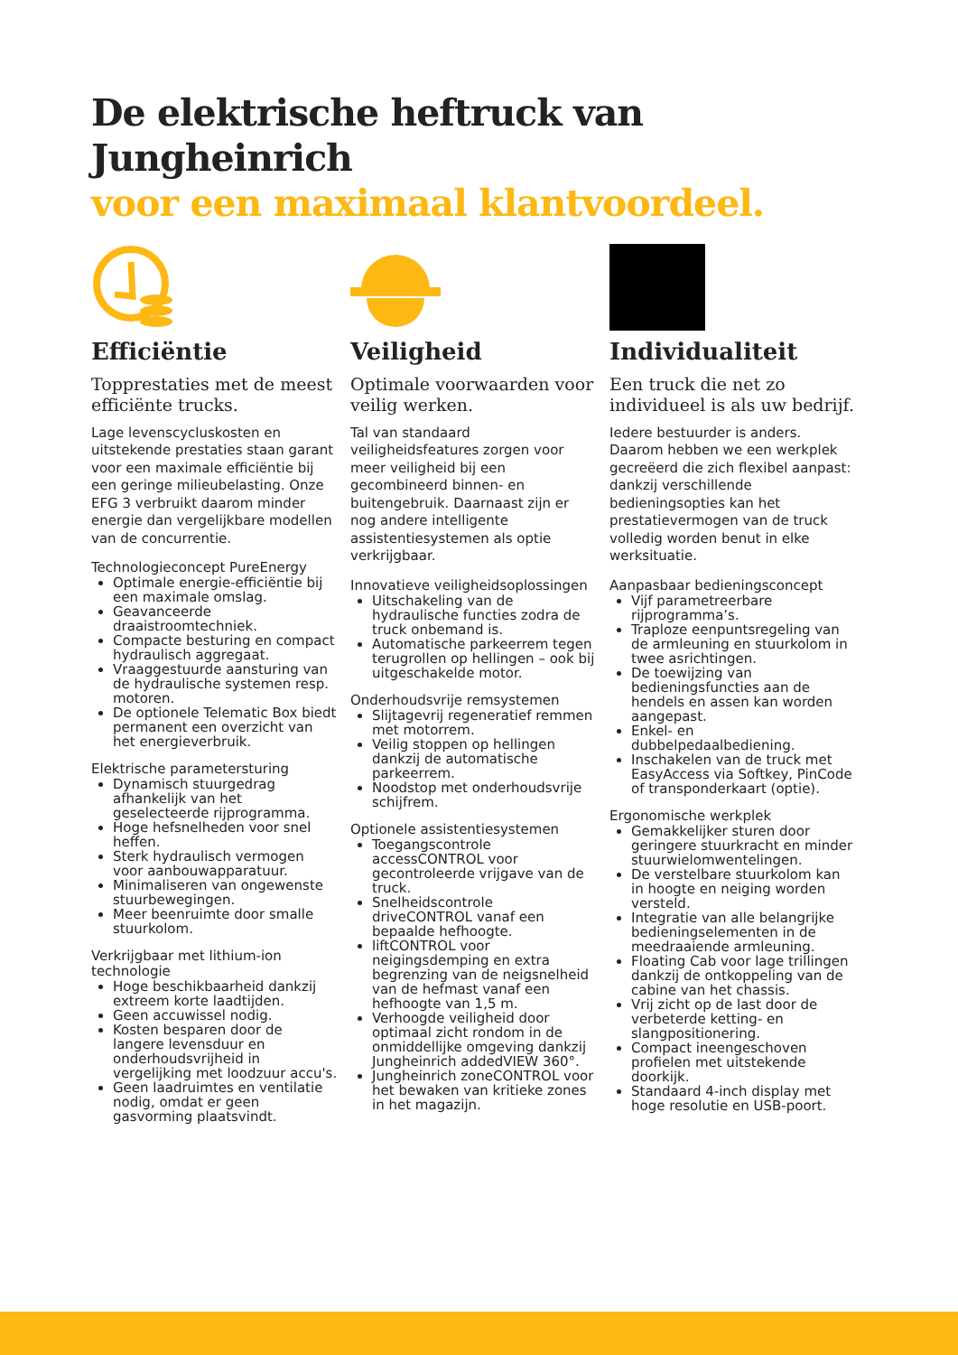De elektrische heftruck van Jungheinrich
voor een maximaal klantvoordeel.
Efficiëntie
Topprestaties met de meest efficiënte trucks.
Lage levenscycluskosten en uitstekende prestaties staan garant voor een maximale efficiëntie bij een geringe milieubelasting. Onze EFG 3 verbruikt daarom minder energie dan vergelijkbare modellen van de concurrentie.
Technologieconcept PureEnergy
Optimale energie-efficiëntie bij een maximale omslag.
Geavanceerde draaistroomtechniek.
Compacte besturing en compact hydraulisch aggregaat.
Vraaggestuurde aansturing van de hydraulische systemen resp. motoren.
De optionele Telematic Box biedt permanent een overzicht van het energieverbruik.
Elektrische parametersturing
Dynamisch stuurgedrag afhankelijk van het geselecteerde rijprogramma.
Hoge hefsnelheden voor snel heffen.
Sterk hydraulisch vermogen voor aanbouwapparatuur.
Minimaliseren van ongewenste stuurbewegingen.
Meer beenruimte door smalle stuurkolom.
Verkrijgbaar met lithium-ion technologie
Hoge beschikbaarheid dankzij extreem korte laadtijden.
Geen accuwissel nodig.
Kosten besparen door de langere levensduur en onderhoudsvrijheid in vergelijking met loodzuur accu's.
Geen laadruimtes en ventilatie nodig, omdat er geen gasvorming plaatsvindt.
Veiligheid
Optimale voorwaarden voor veilig werken.
Tal van standaard veiligheidsfeatures zorgen voor meer veiligheid bij een gecombineerd binnen- en buitengebruik. Daarnaast zijn er nog andere intelligente assistentiesystemen als optie verkrijgbaar.
Innovatieve veiligheidsoplossingen
Uitschakeling van de hydraulische functies zodra de truck onbemand is.
Automatische parkeerrem tegen terugrollen op hellingen – ook bij uitgeschakelde motor.
Onderhoudsvrije remsystemen
Slijtagevrij regeneratief remmen met motorrem.
Veilig stoppen op hellingen dankzij de automatische parkeerrem.
Noodstop met onderhoudsvrije schijfrem.
Optionele assistentiesystemen
Toegangscontrole accessCONTROL voor gecontroleerde vrijgave van de truck.
Snelheidscontrole driveCONTROL vanaf een bepaalde hefhoogte.
liftCONTROL voor neigingsdemping en extra begrenzing van de neigsnelheid van de hefmast vanaf een hefhoogte van 1,5 m.
Verhoogde veiligheid door optimaal zicht rondom in de onmiddellijke omgeving dankzij Jungheinrich addedVIEW 360°.
Jungheinrich zoneCONTROL voor het bewaken van kritieke zones in het magazijn.
Individualiteit
Een truck die net zo individueel is als uw bedrijf.
Iedere bestuurder is anders. Daarom hebben we een werkplek gecreëerd die zich flexibel aanpast: dankzij verschillende bedieningsopties kan het prestatievermogen van de truck volledig worden benut in elke werksituatie.
Aanpasbaar bedieningsconcept
Vijf parametreerbare rijprogramma’s.
Traploze eenpuntsregeling van de armleuning en stuurkolom in twee asrichtingen.
De toewijzing van bedieningsfuncties aan de hendels en assen kan worden aangepast.
Enkel- en dubbelpedaalbediening.
Inschakelen van de truck met EasyAccess via Softkey, PinCode of transponderkaart (optie).
Ergonomische werkplek
Gemakkelijker sturen door geringere stuurkracht en minder stuurwielomwentelingen.
De verstelbare stuurkolom kan in hoogte en neiging worden versteld.
Integratie van alle belangrijke bedieningselementen in de meedraaiende armleuning.
Floating Cab voor lage trillingen dankzij de ontkoppeling van de cabine van het chassis.
Vrij zicht op de last door de verbeterde ketting- en slangpositionering.
Compact ineengeschoven profielen met uitstekende doorkijk.
Standaard 4-inch display met hoge resolutie en USB-poort.